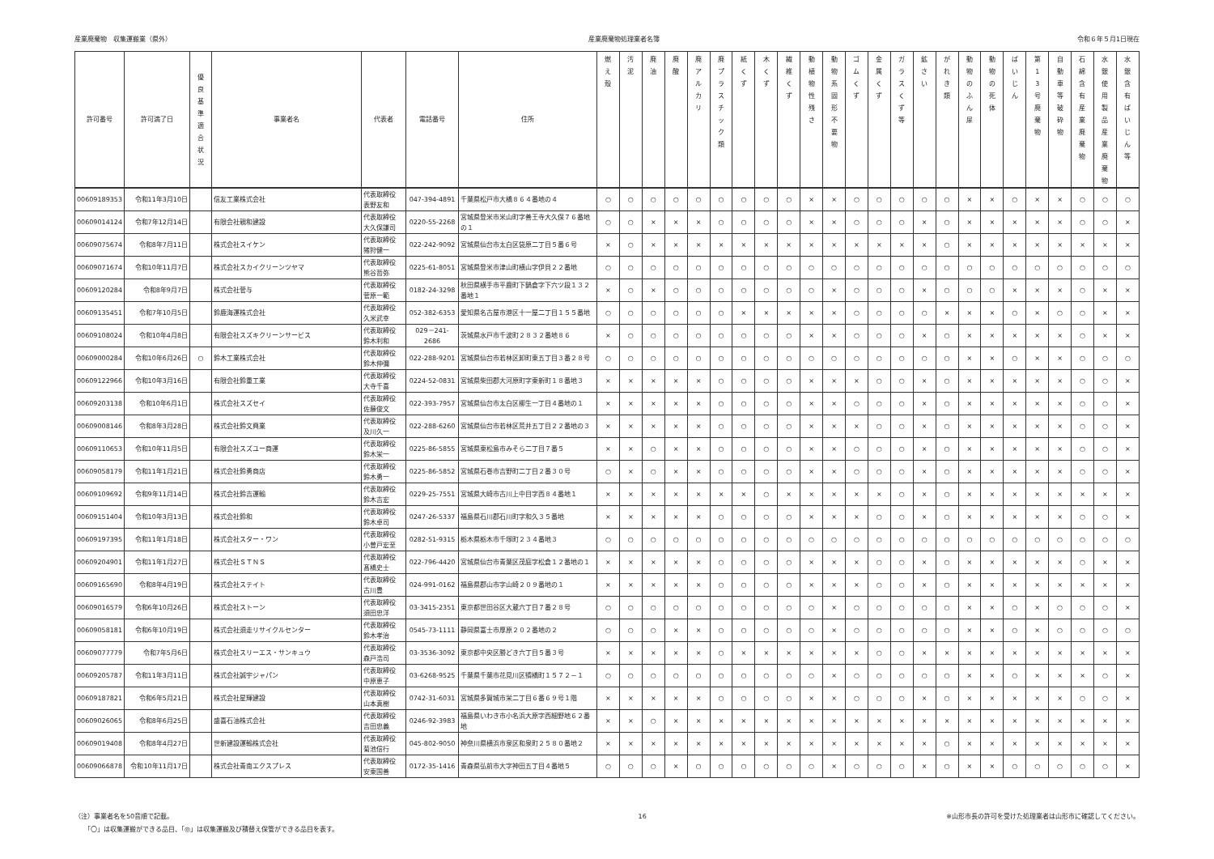産業廃棄物　収集運搬業（県外） 産業廃棄物処理業者名簿 令和６年５月1日現在
| 許可番号 | 許可満了日 | 優 良 基 準 適 合 状 況 | 事業者名 | 代表者 | 電話番号 | 住所 | 燃 え 殻 | 汚 泥 | 廃 油 | 廃 酸 | 廃 ア ル カ リ | 廃 プ ラ ス チ ッ ク 類 | 紙 く ず | 木 く ず | 繊 維 く ず | 動 植 物 性 残 さ | 動 物 系 固 形 不 要 物 | ゴ ム く ず | 金 属 く ず | ガ ラ ス く ず 等 | 鉱 さ い | が れ き 類 | 動 物 の ふ ん 尿 | 動 物 の 死 体 | ば い じ ん | 第 1 3 号 廃 棄 物 | 自 動 車 等 破 砕 物 | 石 綿 含 有 産 業 廃 棄 物 | 水 銀 使 用 製 品 産 業 廃 棄 物 | 水 銀 含 有 ば い じ ん 等 |
| --- | --- | --- | --- | --- | --- | --- | --- | --- | --- | --- | --- | --- | --- | --- | --- | --- | --- | --- | --- | --- | --- | --- | --- | --- | --- | --- | --- | --- | --- | --- |
| 00609189353 | 令和11年3月10日 | | 信友工業株式会社 | 代表取締役 表野友和 | 047-394-4891 | 千葉県松戸市大橋８６４番地の４ | ○ | ○ | ○ | ○ | ○ | ○ | ○ | ○ | ○ | × | × | ○ | ○ | ○ | ○ | ○ | × | × | ○ | × | × | ○ | ○ | ○ |
| 00609014124 | 令和7年12月14日 | | 有限会社親和建設 | 代表取締役 大久保謙司 | 0220-55-2268 | 宮城県登米市米山町字善王寺大久保７６番地の１ | ○ | ○ | × | × | × | ○ | ○ | ○ | ○ | × | × | ○ | ○ | ○ | × | ○ | × | × | × | × | × | ○ | ○ | × |
| 00609075674 | 令和8年7月11日 | | 株式会社スイケン | 代表取締役 猪狩健一 | 022-242-9092 | 宮城県仙台市太白区袋原二丁目５番６号 | × | ○ | × | × | × | × | × | × | × | × | × | × | × | × | × | ○ | × | × | × | × | × | × | × | × |
| 00609071674 | 令和10年11月7日 | | 株式会社スカイクリーンツヤマ | 代表取締役 熊谷哲弥 | 0225-61-8051 | 宮城県登米市津山町横山字伊貝２２番地 | ○ | ○ | ○ | ○ | ○ | ○ | ○ | ○ | ○ | ○ | ○ | ○ | ○ | ○ | ○ | ○ | ○ | ○ | ○ | ○ | ○ | ○ | ○ | ○ |
| 00609120284 | 令和8年9月7日 | | 株式会社菅与 | 代表取締役 菅原一範 | 0182-24-3298 | 秋田県横手市平鹿町下鍋倉字下六ツ段１３２番地１ | × | ○ | × | ○ | ○ | ○ | ○ | ○ | ○ | ○ | × | ○ | ○ | ○ | × | ○ | ○ | ○ | × | × | × | ○ | × | × |
| 00609135451 | 令和7年10月5日 | | 鈴鹿海運株式会社 | 代表取締役 久米武幸 | 052-382-6353 | 愛知県名古屋市港区十一屋二丁目１５５番地 | ○ | ○ | ○ | ○ | ○ | ○ | × | × | × | × | × | ○ | ○ | ○ | ○ | × | × | × | ○ | × | ○ | ○ | × | × |
| 00609108024 | 令和10年4月8日 | | 有限会社スズキクリーンサービス | 代表取締役 鈴木利和 | 029－241-2686 | 茨城県水戸市千波町２８３２番地８６ | × | ○ | ○ | ○ | ○ | ○ | ○ | ○ | ○ | × | × | ○ | ○ | ○ | × | ○ | × | × | × | × | × | ○ | × | × |
| 00609000284 | 令和10年6月26日 | ○ | 鈴木工業株式会社 | 代表取締役 鈴木伸彌 | 022-288-9201 | 宮城県仙台市若林区卸町東五丁目３番２８号 | ○ | ○ | ○ | ○ | ○ | ○ | ○ | ○ | ○ | ○ | ○ | ○ | ○ | ○ | ○ | ○ | × | × | ○ | × | × | ○ | ○ | ○ |
| 00609122966 | 令和10年3月16日 | | 有限会社鈴重工業 | 代表取締役 大寺千喜 | 0224-52-0831 | 宮城県柴田郡大河原町字東新町１８番地３ | × | × | × | × | × | ○ | ○ | ○ | ○ | × | × | × | ○ | ○ | × | ○ | × | × | × | × | × | ○ | ○ | × |
| 00609203138 | 令和10年6月1日 | | 株式会社スズセイ | 代表取締役 佐藤俊文 | 022-393-7957 | 宮城県仙台市太白区柳生一丁目４番地の１ | × | × | × | × | × | ○ | ○ | ○ | ○ | × | × | ○ | ○ | ○ | × | ○ | × | × | × | × | × | ○ | ○ | × |
| 00609008146 | 令和8年3月28日 | | 株式会社鈴文興業 | 代表取締役 及川久一 | 022-288-6260 | 宮城県仙台市若林区荒井五丁目２２番地の３ | × | × | × | × | × | ○ | ○ | ○ | ○ | × | × | × | ○ | ○ | × | ○ | × | × | × | × | × | ○ | ○ | × |
| 00609110653 | 令和10年11月5日 | | 有限会社スズユー商運 | 代表取締役 鈴木栄一 | 0225-86-5855 | 宮城県東松島市みそら二丁目７番５ | × | × | ○ | × | × | ○ | ○ | ○ | ○ | × | × | ○ | ○ | ○ | × | ○ | × | × | × | × | × | ○ | ○ | × |
| 00609058179 | 令和11年1月21日 | | 株式会社鈴勇商店 | 代表取締役 鈴木勇一 | 0225-86-5852 | 宮城県石巻市吉野町二丁目２番３０号 | ○ | × | ○ | × | × | ○ | ○ | ○ | ○ | × | × | ○ | ○ | ○ | × | ○ | × | × | × | × | × | ○ | ○ | × |
| 00609109692 | 令和9年11月14日 | | 株式会社鈴吉運輸 | 代表取締役 鈴木吉宏 | 0229-25-7551 | 宮城県大崎市古川上中目字西８４番地１ | × | × | × | × | × | × | × | ○ | × | × | × | × | × | ○ | × | ○ | × | × | × | × | × | × | × | × |
| 00609151404 | 令和10年3月13日 | | 株式会社鈴和 | 代表取締役 鈴木卓司 | 0247-26-5337 | 福島県石川郡石川町字和久３５番地 | × | × | × | × | × | ○ | ○ | ○ | ○ | × | × | × | ○ | ○ | × | ○ | × | × | × | × | × | ○ | ○ | × |
| 00609197395 | 令和11年1月18日 | | 株式会社スター・ワン | 代表取締役 小曽戸宏至 | 0282-51-9315 | 栃木県栃木市千塚町２３４番地３ | ○ | ○ | ○ | ○ | ○ | ○ | ○ | ○ | ○ | ○ | ○ | ○ | ○ | ○ | ○ | ○ | ○ | ○ | ○ | ○ | ○ | ○ | ○ | ○ |
| 00609204901 | 令和11年1月27日 | | 株式会社ＳＴＮＳ | 代表取締役 髙橋史士 | 022-796-4420 | 宮城県仙台市青葉区茂庭字松倉１２番地の１ | × | × | × | × | × | ○ | ○ | ○ | ○ | × | × | × | ○ | ○ | × | ○ | × | × | × | × | × | ○ | × | × |
| 00609165690 | 令和8年4月19日 | | 株式会社ステイト | 代表取締役 古川豊 | 024-991-0162 | 福島県郡山市字山崎２０９番地の１ | × | × | × | × | × | ○ | ○ | ○ | ○ | × | × | × | ○ | ○ | × | ○ | × | × | × | × | × | × | × | × |
| 00609016579 | 令和6年10月26日 | | 株式会社ストーン | 代表取締役 須田忠洋 | 03-3415-2351 | 東京都世田谷区大蔵六丁目７番２８号 | ○ | ○ | ○ | ○ | ○ | ○ | ○ | ○ | ○ | ○ | × | ○ | ○ | ○ | ○ | ○ | × | × | ○ | × | ○ | ○ | ○ | × |
| 00609058181 | 令和6年10月19日 | | 株式会社須走リサイクルセンター | 代表取締役 鈴木孝治 | 0545-73-1111 | 静岡県富士市厚原２０２番地の２ | ○ | ○ | ○ | × | × | ○ | ○ | ○ | ○ | ○ | × | ○ | ○ | ○ | ○ | ○ | × | × | ○ | × | ○ | ○ | ○ | ○ |
| 00609077779 | 令和7年5月6日 | | 株式会社スリーエス・サンキュウ | 代表取締役 森戸浩司 | 03-3536-3092 | 東京都中央区勝どき六丁目５番３号 | × | × | × | × | × | ○ | × | × | × | × | × | × | ○ | ○ | × | × | × | × | × | × | × | × | × | × |
| 00609205787 | 令和11年3月11日 | | 株式会社誠宇ジャパン | 代表取締役 中原恵子 | 03-6268-9525 | 千葉県千葉市花見川区犢橋町１５７２－１ | ○ | ○ | ○ | ○ | ○ | ○ | ○ | ○ | ○ | ○ | × | ○ | ○ | ○ | ○ | ○ | × | × | ○ | × | × | × | ○ | × |
| 00609187821 | 令和6年5月21日 | | 株式会社星輝建設 | 代表取締役 山本真樹 | 0742-31-6031 | 宮城県多賀城市栄二丁目６番６９号１階 | × | × | × | × | × | ○ | ○ | ○ | ○ | × | × | ○ | ○ | ○ | × | ○ | × | × | × | × | × | ○ | ○ | × |
| 00609026065 | 令和8年6月25日 | | 盛喜石油株式会社 | 代表取締役 吉田忠義 | 0246-92-3983 | 福島県いわき市小名浜大原字西細野地６２番地 | × | × | ○ | × | × | × | × | × | × | × | × | × | × | × | × | × | × | × | × | × | × | × | × | × |
| 00609019408 | 令和8年4月27日 | | 世新建設運輸株式会社 | 代表取締役 菊池信行 | 045-802-9050 | 神奈川県横浜市泉区和泉町２５８０番地２ | × | × | × | × | × | × | × | × | × | × | × | × | × | × | × | ○ | × | × | × | × | × | × | × | × |
| 00609066878 | 令和10年11月17日 | | 株式会社青南エクスプレス | 代表取締役 安東国善 | 0172-35-1416 | 青森県弘前市大字神田五丁目４番地５ | ○ | ○ | ○ | × | ○ | ○ | ○ | ○ | ○ | ○ | × | ○ | ○ | ○ | × | ○ | × | × | ○ | ○ | ○ | ○ | ○ | × |
（注）事業者名を50音順で記載。
　　「〇」は収集運搬ができる品目、「◎」は収集運搬及び積替え保管ができる品目を表す。
16 ※山形市長の許可を受けた処理業者は山形市に確認してください。